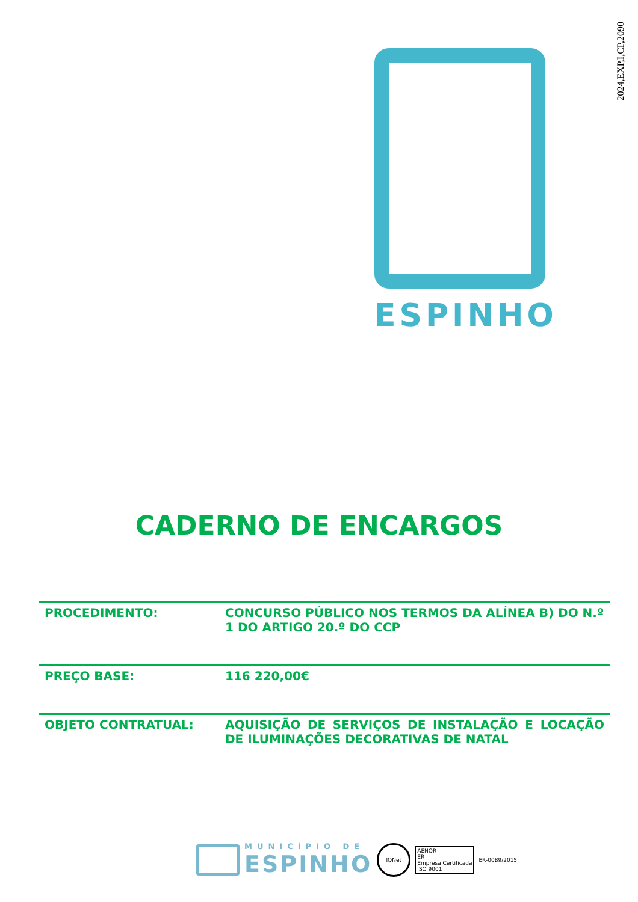2024,EXP,I,CP,2090
ESPINHO
CADERNO DE ENCARGOS
| PROCEDIMENTO: | CONCURSO PÚBLICO NOS TERMOS DA ALÍNEA B) DO N.º 1 DO ARTIGO 20.º DO CCP |
| PREÇO BASE: | 116 220,00€ |
| OBJETO CONTRATUAL: | AQUISIÇÃO DE SERVIÇOS DE INSTALAÇÃO E LOCAÇÃO DE ILUMINAÇÕES DECORATIVAS DE NATAL |
MUNICÍPIO DE
ESPINHO
IQNet
AENOR
ER
Empresa Certificada
ISO 9001
ER-0089/2015